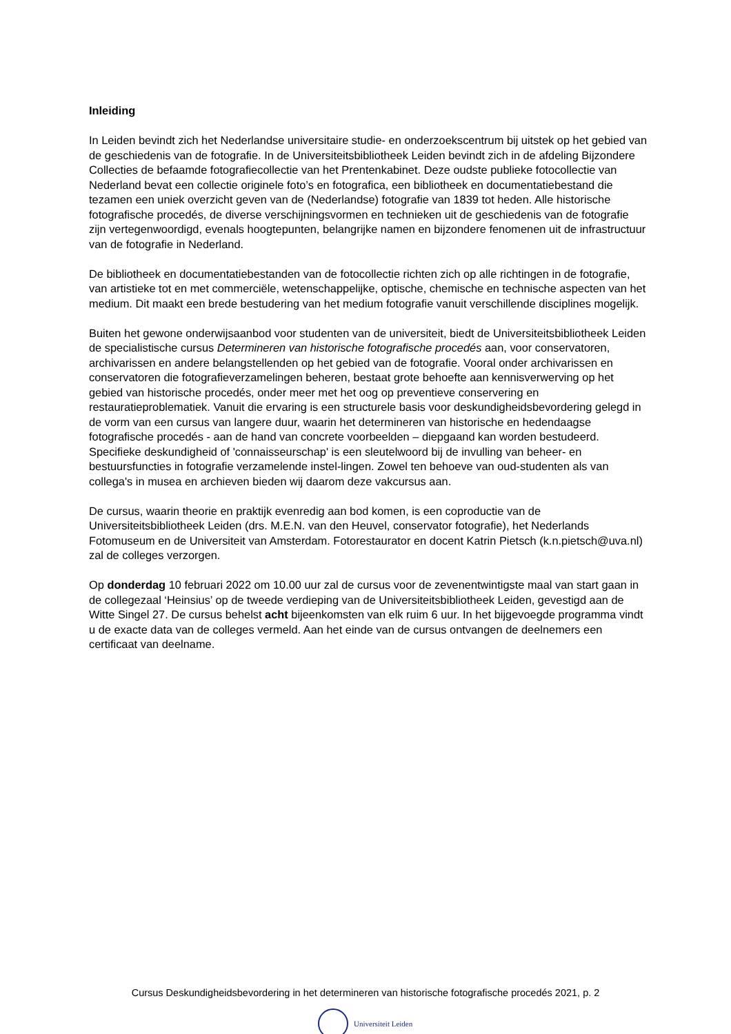Inleiding
In Leiden bevindt zich het Nederlandse universitaire studie- en onderzoekscentrum bij uitstek op het gebied van de geschiedenis van de fotografie. In de Universiteitsbibliotheek Leiden bevindt zich in de afdeling Bijzondere Collecties de befaamde fotografiecollectie van het Prentenkabinet. Deze oudste publieke fotocollectie van Nederland bevat een collectie originele foto’s en fotografica, een bibliotheek en documentatiebestand die tezamen een uniek overzicht geven van de (Nederlandse) fotografie van 1839 tot heden. Alle historische fotografische procedés, de diverse verschijningsvormen en technieken uit de geschiedenis van de fotografie zijn vertegenwoordigd, evenals hoogtepunten, belangrijke namen en bijzondere fenomenen uit de infrastructuur van de fotografie in Nederland.
De bibliotheek en documentatiebestanden van de fotocollectie richten zich op alle richtingen in de fotografie, van artistieke tot en met commerciële, wetenschappelijke, optische, chemische en technische aspecten van het medium. Dit maakt een brede bestudering van het medium fotografie vanuit verschillende disciplines mogelijk.
Buiten het gewone onderwijsaanbod voor studenten van de universiteit, biedt de Universiteitsbibliotheek Leiden de specialistische cursus Determineren van historische fotografische procedés aan, voor conservatoren, archivarissen en andere belangstellenden op het gebied van de fotografie. Vooral onder archivarissen en conservatoren die fotografieverzamelingen beheren, bestaat grote behoefte aan kennisverwerving op het gebied van historische procedés, onder meer met het oog op preventieve conservering en restauratieproblematiek. Vanuit die ervaring is een structurele basis voor deskundigheidsbevordering gelegd in de vorm van een cursus van langere duur, waarin het determineren van historische en hedendaagse fotografische procedés - aan de hand van concrete voorbeelden – diepgaand kan worden bestudeerd. Specifieke deskundigheid of 'connaisseurschap' is een sleutelwoord bij de invulling van beheer- en bestuursfuncties in fotografie verzamelende instel-lingen. Zowel ten behoeve van oud-studenten als van collega's in musea en archieven bieden wij daarom deze vakcursus aan.
De cursus, waarin theorie en praktijk evenredig aan bod komen, is een coproductie van de Universiteitsbibliotheek Leiden (drs. M.E.N. van den Heuvel, conservator fotografie), het Nederlands Fotomuseum en de Universiteit van Amsterdam. Fotorestaurator en docent Katrin Pietsch (k.n.pietsch@uva.nl) zal de colleges verzorgen.
Op donderdag 10 februari 2022 om 10.00 uur zal de cursus voor de zevenentwintigste maal van start gaan in de collegezaal ‘Heinsius’ op de tweede verdieping van de Universiteitsbibliotheek Leiden, gevestigd aan de Witte Singel 27. De cursus behelst acht bijeenkomsten van elk ruim 6 uur. In het bijgevoegde programma vindt u de exacte data van de colleges vermeld. Aan het einde van de cursus ontvangen de deelnemers een certificaat van deelname.
Cursus Deskundigheidsbevordering in het determineren van historische fotografische procedés 2021, p. 2
Universiteit Leiden